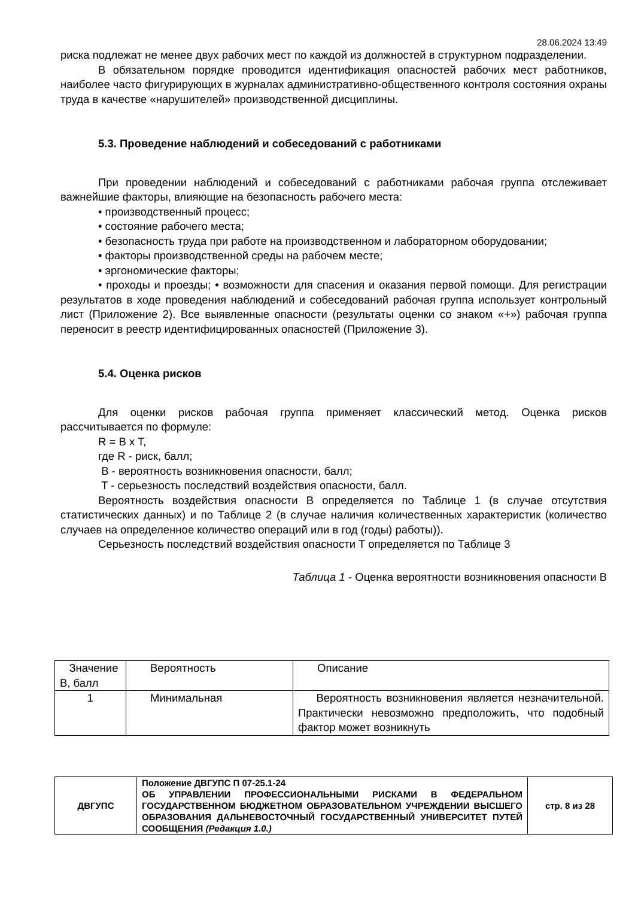28.06.2024 13:49
риска подлежат не менее двух рабочих мест по каждой из должностей в структурном подразделении.
В обязательном порядке проводится идентификация опасностей рабочих мест работников, наиболее часто фигурирующих в журналах административно-общественного контроля состояния охраны труда в качестве «нарушителей» производственной дисциплины.
5.3. Проведение наблюдений и собеседований с работниками
При проведении наблюдений и собеседований с работниками рабочая группа отслеживает важнейшие факторы, влияющие на безопасность рабочего места:
• производственный процесс;
• состояние рабочего места;
• безопасность труда при работе на производственном и лабораторном оборудовании;
• факторы производственной среды на рабочем месте;
• эргономические факторы;
• проходы и проезды; • возможности для спасения и оказания первой помощи. Для регистрации результатов в ходе проведения наблюдений и собеседований рабочая группа использует контрольный лист (Приложение 2). Все выявленные опасности (результаты оценки со знаком «+») рабочая группа переносит в реестр идентифицированных опасностей (Приложение 3).
5.4. Оценка рисков
Для оценки рисков рабочая группа применяет классический метод. Оценка рисков рассчитывается по формуле:
R = B x T,
где R - риск, балл;
B - вероятность возникновения опасности, балл;
T - серьезность последствий воздействия опасности, балл.
Вероятность воздействия опасности B определяется по Таблице 1 (в случае отсутствия статистических данных) и по Таблице 2 (в случае наличия количественных характеристик (количество случаев на определенное количество операций или в год (годы) работы)).
Серьезность последствий воздействия опасности T определяется по Таблице 3
Таблица 1 - Оценка вероятности возникновения опасности B
| Значение B, балл | Вероятность | Описание |
| 1 | Минимальная | Вероятность возникновения является незначительной. Практически невозможно предположить, что подобный фактор может возникнуть |
| ДВГУПС | Положение ДВГУПС П 07-25.1-24 ОБ УПРАВЛЕНИИ ПРОФЕССИОНАЛЬНЫМИ РИСКАМИ В ФЕДЕРАЛЬНОМ ГОСУДАРСТВЕННОМ БЮДЖЕТНОМ ОБРАЗОВАТЕЛЬНОМ УЧРЕЖДЕНИИ ВЫСШЕГО ОБРАЗОВАНИЯ ДАЛЬНЕВОСТОЧНЫЙ ГОСУДАРСТВЕННЫЙ УНИВЕРСИТЕТ ПУТЕЙ СООБЩЕНИЯ (Редакция 1.0.) | стр. 8 из 28 |